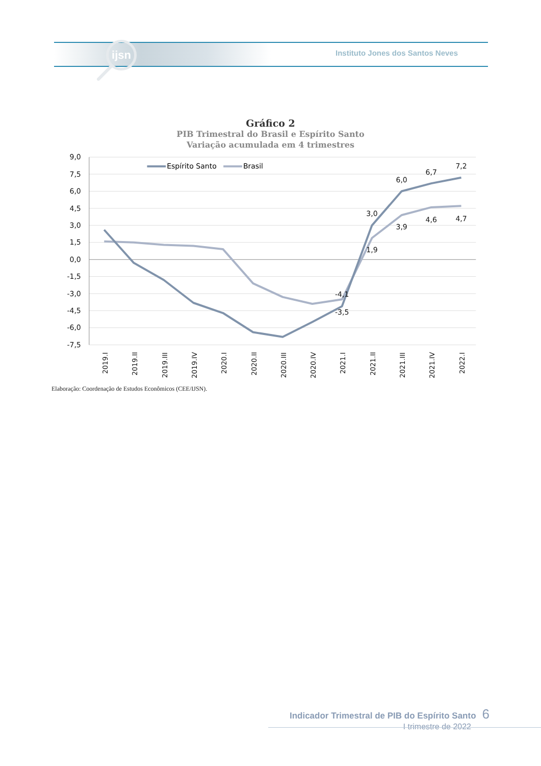ijsn
Instituto Jones dos Santos Neves
Gráfico 2
PIB Trimestral do Brasil e Espírito Santo
Variação acumulada em 4 trimestres
9,0
7,5
6,0
4,5
3,0
1,5
0,0
-1,5
-3,0
-4,5
-6,0
-7,5
Espírito Santo
Brasil
-4,1
-3,5
3,0
1,9
6,0
3,9
6,7
4,6
7,2
4,7
2019.I
2019.II
2019.III
2019.IV
2020.I
2020.II
2020.III
2020.IV
2021.I
2021.II
2021.III
2021.IV
2022.I
Elaboração: Coordenação de Estudos Econômicos (CEE/IJSN).
Indicador Trimestral de PIB do Espírito Santo 6
I trimestre de 2022